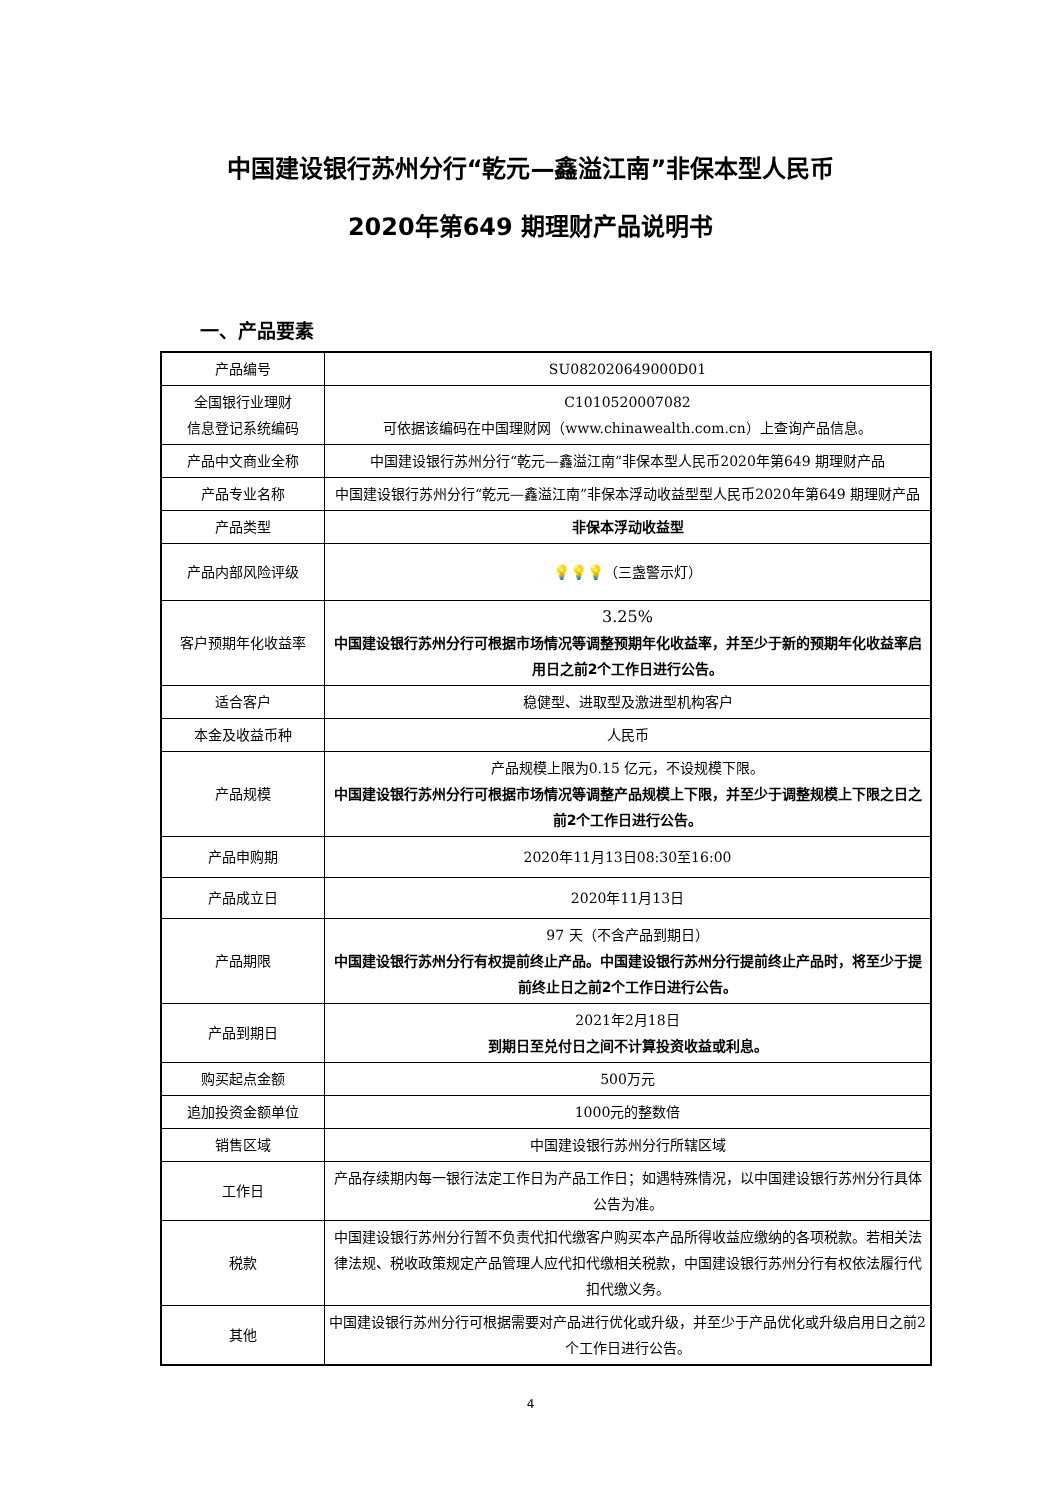中国建设银行苏州分行“乾元—鑫溢江南”非保本型人民币
2020年第649 期理财产品说明书
一、产品要素
| 产品编号 | SU082020649000D01 |
| 全国银行业理财 信息登记系统编码 | C1010520007082 可依据该编码在中国理财网（www.chinawealth.com.cn）上查询产品信息。 |
| 产品中文商业全称 | 中国建设银行苏州分行“乾元—鑫溢江南”非保本型人民币2020年第649 期理财产品 |
| 产品专业名称 | 中国建设银行苏州分行“乾元—鑫溢江南”非保本浮动收益型型人民币2020年第649 期理财产品 |
| 产品类型 | 非保本浮动收益型 |
| 产品内部风险评级 | 💡💡💡 （三盏警示灯） |
| 客户预期年化收益率 | 3.25% 中国建设银行苏州分行可根据市场情况等调整预期年化收益率，并至少于新的预期年化收益率启用日之前2个工作日进行公告。 |
| 适合客户 | 稳健型、进取型及激进型机构客户 |
| 本金及收益币种 | 人民币 |
| 产品规模 | 产品规模上限为0.15 亿元，不设规模下限。 中国建设银行苏州分行可根据市场情况等调整产品规模上下限，并至少于调整规模上下限之日之前2个工作日进行公告。 |
| 产品申购期 | 2020年11月13日08:30至16:00 |
| 产品成立日 | 2020年11月13日 |
| 产品期限 | 97 天（不含产品到期日） 中国建设银行苏州分行有权提前终止产品。中国建设银行苏州分行提前终止产品时，将至少于提前终止日之前2个工作日进行公告。 |
| 产品到期日 | 2021年2月18日 到期日至兑付日之间不计算投资收益或利息。 |
| 购买起点金额 | 500万元 |
| 追加投资金额单位 | 1000元的整数倍 |
| 销售区域 | 中国建设银行苏州分行所辖区域 |
| 工作日 | 产品存续期内每一银行法定工作日为产品工作日；如遇特殊情况，以中国建设银行苏州分行具体公告为准。 |
| 税款 | 中国建设银行苏州分行暂不负责代扣代缴客户购买本产品所得收益应缴纳的各项税款。若相关法律法规、税收政策规定产品管理人应代扣代缴相关税款，中国建设银行苏州分行有权依法履行代扣代缴义务。 |
| 其他 | 中国建设银行苏州分行可根据需要对产品进行优化或升级，并至少于产品优化或升级启用日之前2个工作日进行公告。 |
4